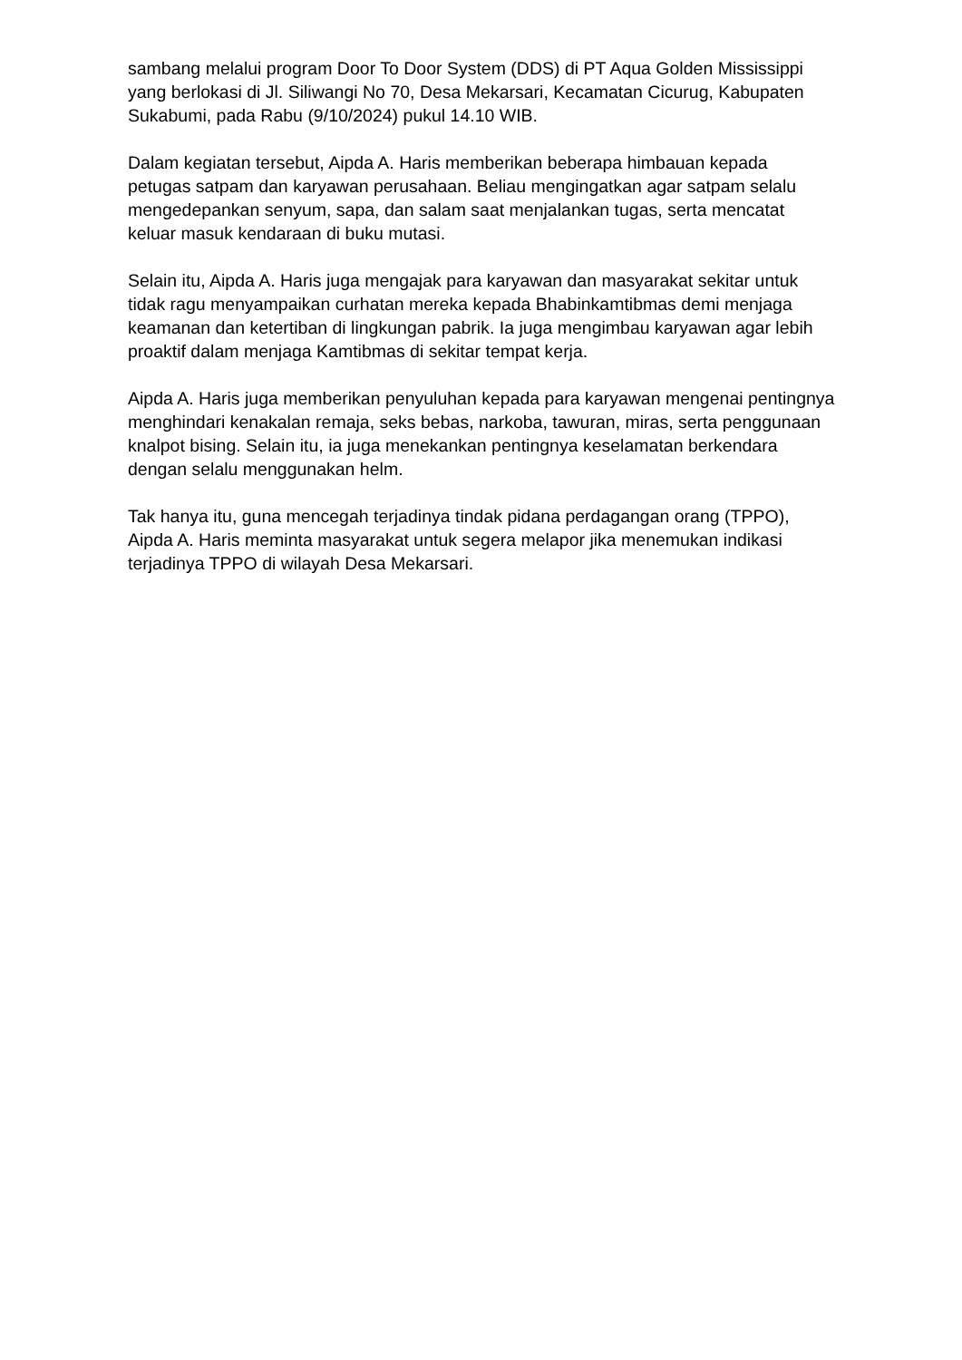sambang melalui program Door To Door System (DDS) di PT Aqua Golden Mississippi yang berlokasi di Jl. Siliwangi No 70, Desa Mekarsari, Kecamatan Cicurug, Kabupaten Sukabumi, pada Rabu (9/10/2024) pukul 14.10 WIB.
Dalam kegiatan tersebut, Aipda A. Haris memberikan beberapa himbauan kepada petugas satpam dan karyawan perusahaan. Beliau mengingatkan agar satpam selalu mengedepankan senyum, sapa, dan salam saat menjalankan tugas, serta mencatat keluar masuk kendaraan di buku mutasi.
Selain itu, Aipda A. Haris juga mengajak para karyawan dan masyarakat sekitar untuk tidak ragu menyampaikan curhatan mereka kepada Bhabinkamtibmas demi menjaga keamanan dan ketertiban di lingkungan pabrik. Ia juga mengimbau karyawan agar lebih proaktif dalam menjaga Kamtibmas di sekitar tempat kerja.
Aipda A. Haris juga memberikan penyuluhan kepada para karyawan mengenai pentingnya menghindari kenakalan remaja, seks bebas, narkoba, tawuran, miras, serta penggunaan knalpot bising. Selain itu, ia juga menekankan pentingnya keselamatan berkendara dengan selalu menggunakan helm.
Tak hanya itu, guna mencegah terjadinya tindak pidana perdagangan orang (TPPO), Aipda A. Haris meminta masyarakat untuk segera melapor jika menemukan indikasi terjadinya TPPO di wilayah Desa Mekarsari.